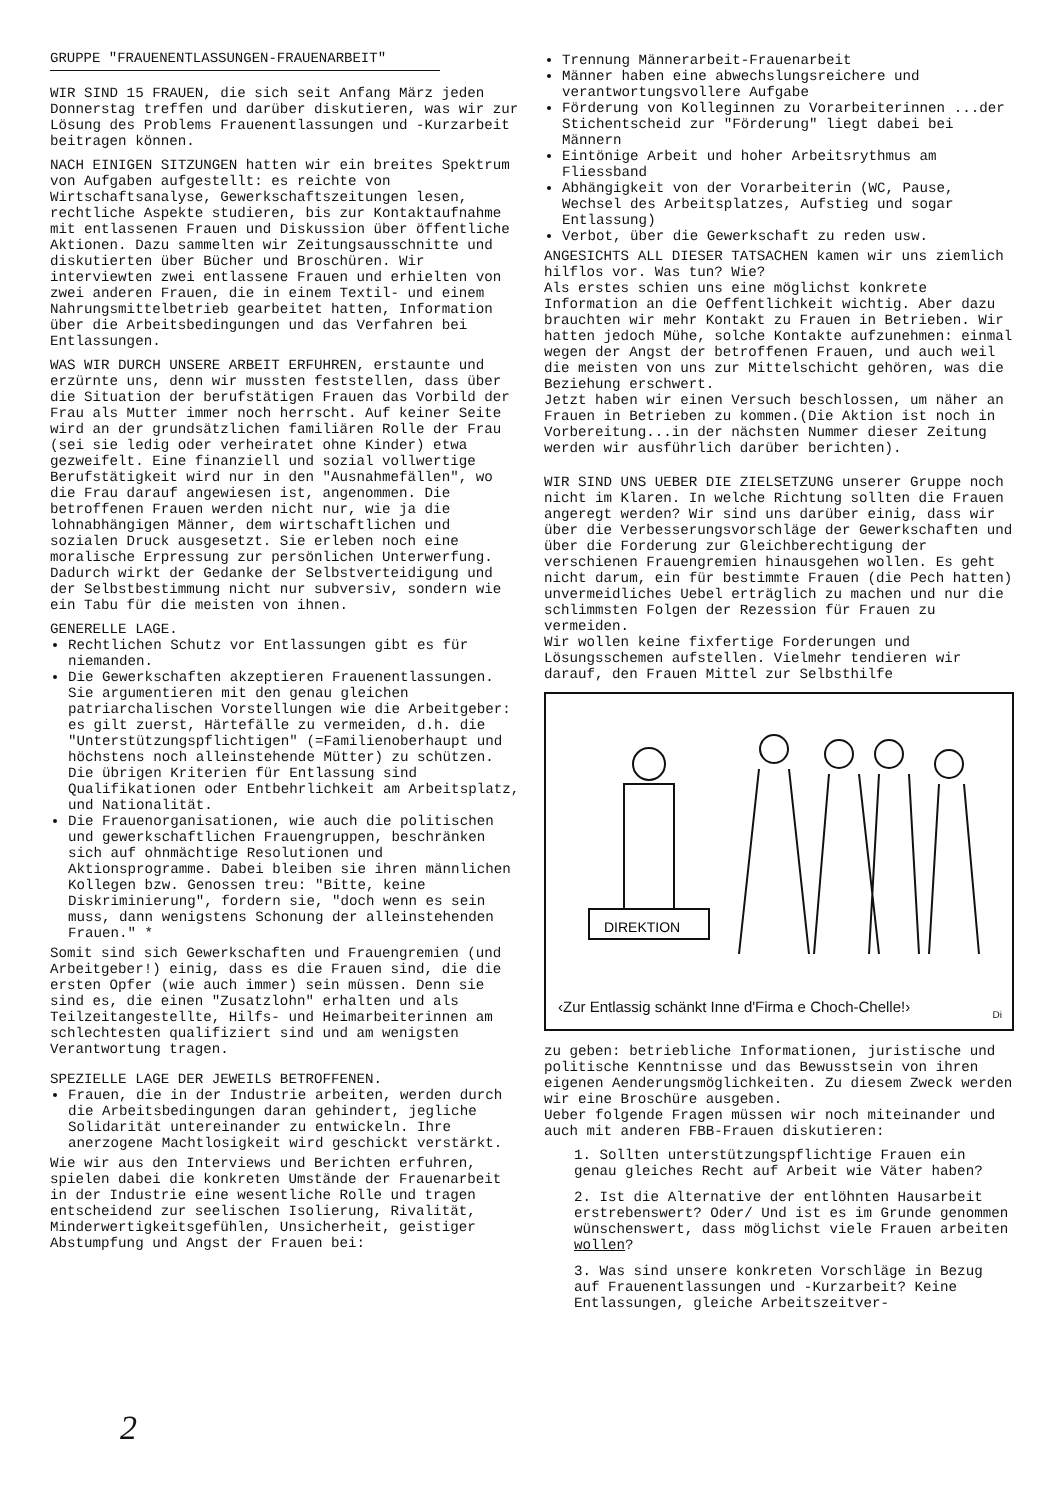GRUPPE "FRAUENENTLASSUNGEN-FRAUENARBEIT"
WIR SIND 15 FRAUEN, die sich seit Anfang März jeden Donnerstag treffen und darüber diskutieren, was wir zur Lösung des Problems Frauenentlassungen und -Kurzarbeit beitragen können.
NACH EINIGEN SITZUNGEN hatten wir ein breites Spektrum von Aufgaben aufgestellt: es reichte von Wirtschaftsanalyse, Gewerkschaftszeitungen lesen, rechtliche Aspekte studieren, bis zur Kontaktaufnahme mit entlassenen Frauen und Diskussion über öffentliche Aktionen. Dazu sammelten wir Zeitungsausschnitte und diskutierten über Bücher und Broschüren. Wir interviewten zwei entlassene Frauen und erhielten von zwei anderen Frauen, die in einem Textil- und einem Nahrungsmittelbetrieb gearbeitet hatten, Information über die Arbeitsbedingungen und das Verfahren bei Entlassungen.
WAS WIR DURCH UNSERE ARBEIT ERFUHREN, erstaunte und erzürnte uns, denn wir mussten feststellen, dass über die Situation der berufstätigen Frauen das Vorbild der Frau als Mutter immer noch herrscht. Auf keiner Seite wird an der grundsätzlichen familiären Rolle der Frau (sei sie ledig oder verheiratet ohne Kinder) etwa gezweifelt. Eine finanziell und sozial vollwertige Berufstätigkeit wird nur in den "Ausnahmefällen", wo die Frau darauf angewiesen ist, angenommen. Die betroffenen Frauen werden nicht nur, wie ja die lohnabhängigen Männer, dem wirtschaftlichen und sozialen Druck ausgesetzt. Sie erleben noch eine moralische Erpressung zur persönlichen Unterwerfung. Dadurch wirkt der Gedanke der Selbstverteidigung und der Selbstbestimmung nicht nur subversiv, sondern wie ein Tabu für die meisten von ihnen.
GENERELLE LAGE.
Rechtlichen Schutz vor Entlassungen gibt es für niemanden.
Die Gewerkschaften akzeptieren Frauenentlassungen. Sie argumentieren mit den genau gleichen patriarchalischen Vorstellungen wie die Arbeitgeber: es gilt zuerst, Härtefälle zu vermeiden, d.h. die "Unterstützungspflichtigen" (=Familienoberhaupt und höchstens noch alleinstehende Mütter) zu schützen. Die übrigen Kriterien für Entlassung sind Qualifikationen oder Entbehrlichkeit am Arbeitsplatz, und Nationalität.
Die Frauenorganisationen, wie auch die politischen und gewerkschaftlichen Frauengruppen, beschränken sich auf ohnmächtige Resolutionen und Aktionsprogramme. Dabei bleiben sie ihren männlichen Kollegen bzw. Genossen treu: "Bitte, keine Diskriminierung", fordern sie, "doch wenn es sein muss, dann wenigstens Schonung der alleinstehenden Frauen." *
Somit sind sich Gewerkschaften und Frauengremien (und Arbeitgeber!) einig, dass es die Frauen sind, die die ersten Opfer (wie auch immer) sein müssen. Denn sie sind es, die einen "Zusatzlohn" erhalten und als Teilzeitangestellte, Hilfs- und Heimarbeiterinnen am schlechtesten qualifiziert sind und am wenigsten Verantwortung tragen.
SPEZIELLE LAGE DER JEWEILS BETROFFENEN.
Frauen, die in der Industrie arbeiten, werden durch die Arbeitsbedingungen daran gehindert, jegliche Solidarität untereinander zu entwickeln. Ihre anerzogene Machtlosigkeit wird geschickt verstärkt.
Wie wir aus den Interviews und Berichten erfuhren, spielen dabei die konkreten Umstände der Frauenarbeit in der Industrie eine wesentliche Rolle und tragen entscheidend zur seelischen Isolierung, Rivalität, Minderwertigkeitsgefühlen, Unsicherheit, geistiger Abstumpfung und Angst der Frauen bei:
Trennung Männerarbeit-Frauenarbeit
Männer haben eine abwechslungsreichere und verantwortungsvollere Aufgabe
Förderung von Kolleginnen zu Vorarbeiterinnen ...der Stichentscheid zur "Förderung" liegt dabei bei Männern
Eintönige Arbeit und hoher Arbeitsrythmus am Fliessband
Abhängigkeit von der Vorarbeiterin (WC, Pause, Wechsel des Arbeitsplatzes, Aufstieg und sogar Entlassung)
Verbot, über die Gewerkschaft zu reden usw.
ANGESICHTS ALL DIESER TATSACHEN kamen wir uns ziemlich hilflos vor. Was tun? Wie?
Als erstes schien uns eine möglichst konkrete Information an die Oeffentlichkeit wichtig. Aber dazu brauchten wir mehr Kontakt zu Frauen in Betrieben. Wir hatten jedoch Mühe, solche Kontakte aufzunehmen: einmal wegen der Angst der betroffenen Frauen, und auch weil die meisten von uns zur Mittelschicht gehören, was die Beziehung erschwert.
Jetzt haben wir einen Versuch beschlossen, um näher an Frauen in Betrieben zu kommen.(Die Aktion ist noch in Vorbereitung...in der nächsten Nummer dieser Zeitung werden wir ausführlich darüber berichten).
WIR SIND UNS UEBER DIE ZIELSETZUNG unserer Gruppe noch nicht im Klaren. In welche Richtung sollten die Frauen angeregt werden? Wir sind uns darüber einig, dass wir über die Verbesserungsvorschläge der Gewerkschaften und über die Forderung zur Gleichberechtigung der verschienen Frauengremien hinausgehen wollen. Es geht nicht darum, ein für bestimmte Frauen (die Pech hatten) unvermeidliches Uebel erträglich zu machen und nur die schlimmsten Folgen der Rezession für Frauen zu vermeiden.
Wir wollen keine fixfertige Forderungen und Lösungsschemen aufstellen. Vielmehr tendieren wir darauf, den Frauen Mittel zur Selbsthilfe
DIREKTION
‹Zur Entlassig schänkt Inne d'Firma e Choch-Chelle!›
Di
zu geben: betriebliche Informationen, juristische und politische Kenntnisse und das Bewusstsein von ihren eigenen Aenderungsmöglichkeiten. Zu diesem Zweck werden wir eine Broschüre ausgeben.
Ueber folgende Fragen müssen wir noch miteinander und auch mit anderen FBB-Frauen diskutieren:
1. Sollten unterstützungspflichtige Frauen ein genau gleiches Recht auf Arbeit wie Väter haben?
2. Ist die Alternative der entlöhnten Hausarbeit erstrebenswert? Oder/ Und ist es im Grunde genommen wünschenswert, dass möglichst viele Frauen arbeiten wollen?
3. Was sind unsere konkreten Vorschläge in Bezug auf Frauenentlassungen und -Kurzarbeit? Keine Entlassungen, gleiche Arbeitszeitver-
2